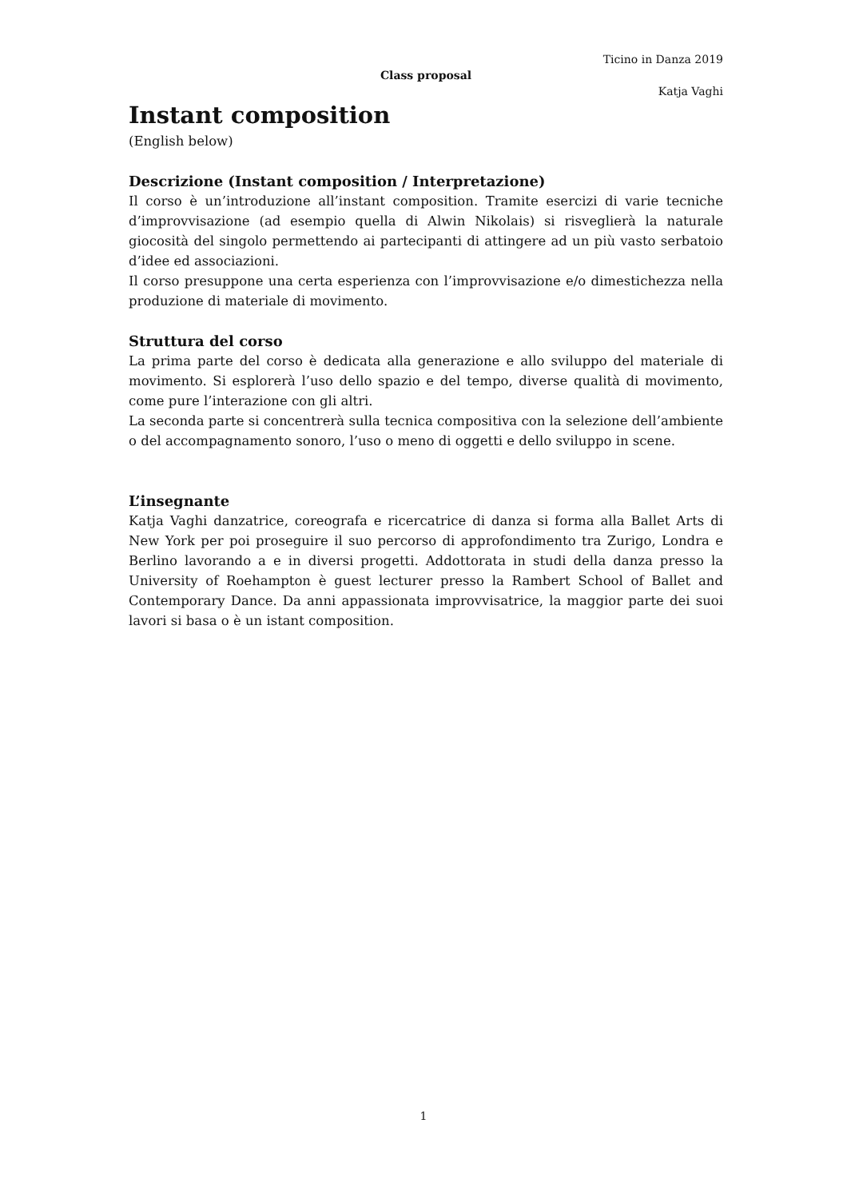Ticino in Danza 2019
Class proposal
Katja Vaghi
Instant composition
(English below)
Descrizione (Instant composition / Interpretazione)
Il corso è un’introduzione all’instant composition. Tramite esercizi di varie tecniche d’improvvisazione (ad esempio quella di Alwin Nikolais) si risveglierà la naturale giocosità del singolo permettendo ai partecipanti di attingere ad un più vasto serbatoio d’idee ed associazioni.
Il corso presuppone una certa esperienza con l’improvvisazione e/o dimestichezza nella produzione di materiale di movimento.
Struttura del corso
La prima parte del corso è dedicata alla generazione e allo sviluppo del materiale di movimento. Si esplorerà l’uso dello spazio e del tempo, diverse qualità di movimento, come pure l’interazione con gli altri.
La seconda parte si concentrerà sulla tecnica compositiva con la selezione dell’ambiente o del accompagnamento sonoro, l’uso o meno di oggetti e dello sviluppo in scene.
L’insegnante
Katja Vaghi danzatrice, coreografa e ricercatrice di danza si forma alla Ballet Arts di New York per poi proseguire il suo percorso di approfondimento tra Zurigo, Londra e Berlino lavorando a e in diversi progetti. Addottorata in studi della danza presso la University of Roehampton è guest lecturer presso la Rambert School of Ballet and Contemporary Dance. Da anni appassionata improvvisatrice, la maggior parte dei suoi lavori si basa o è un istant composition.
1